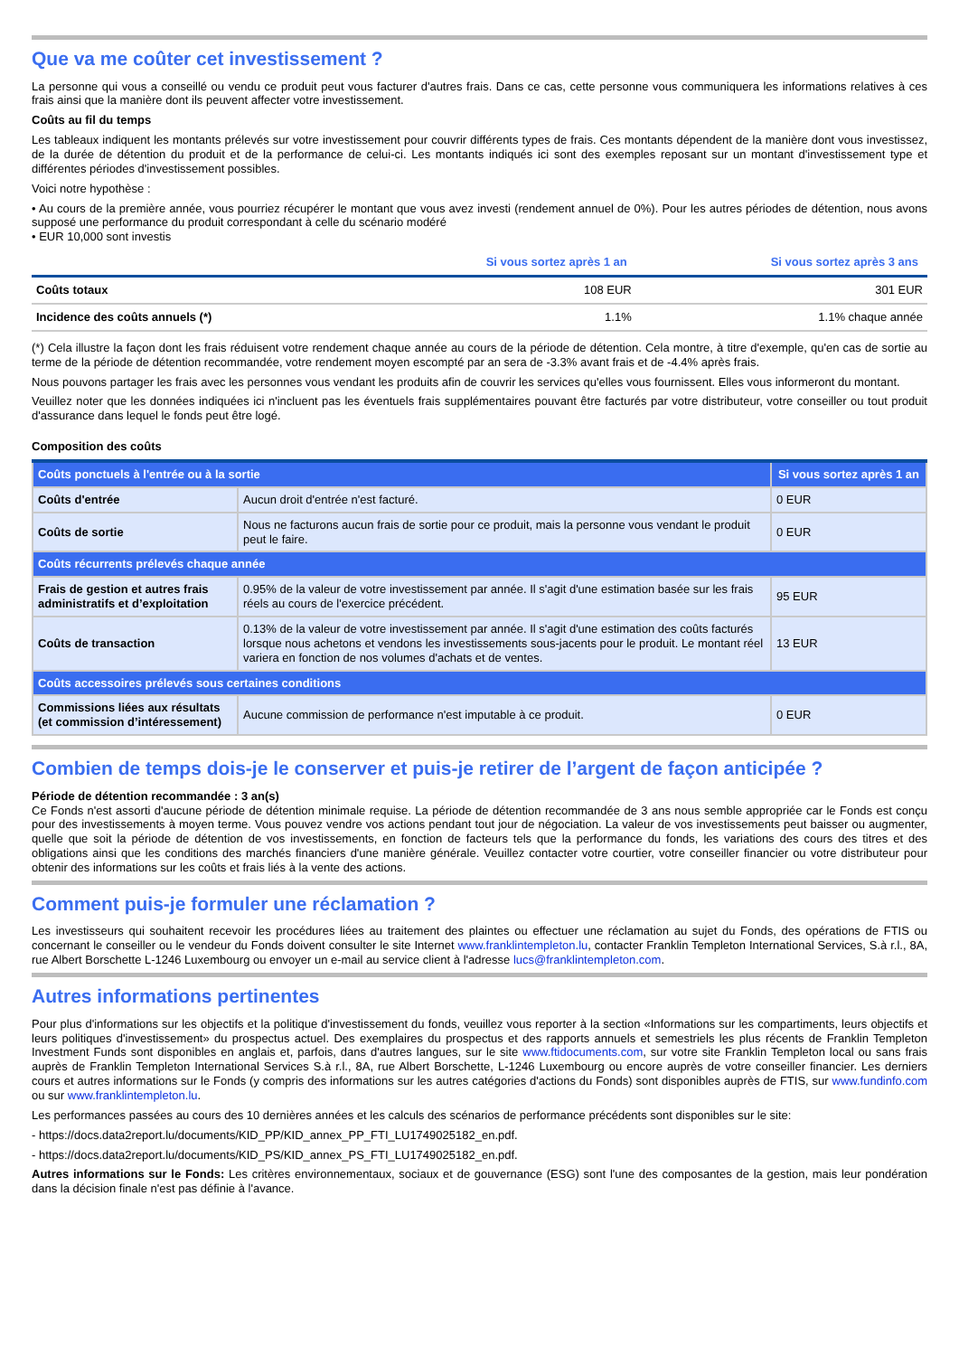Que va me coûter cet investissement ?
La personne qui vous a conseillé ou vendu ce produit peut vous facturer d'autres frais. Dans ce cas, cette personne vous communiquera les informations relatives à ces frais ainsi que la manière dont ils peuvent affecter votre investissement.
Coûts au fil du temps
Les tableaux indiquent les montants prélevés sur votre investissement pour couvrir différents types de frais. Ces montants dépendent de la manière dont vous investissez, de la durée de détention du produit et de la performance de celui-ci. Les montants indiqués ici sont des exemples reposant sur un montant d'investissement type et différentes périodes d'investissement possibles.
Voici notre hypothèse :
• Au cours de la première année, vous pourriez récupérer le montant que vous avez investi (rendement annuel de 0%). Pour les autres périodes de détention, nous avons supposé une performance du produit correspondant à celle du scénario modéré
• EUR 10,000 sont investis
| | Si vous sortez après 1 an | Si vous sortez après 3 ans |
| --- | --- | --- |
| Coûts totaux | 108 EUR | 301 EUR |
| Incidence des coûts annuels (*) | 1.1% | 1.1% chaque année |
(*) Cela illustre la façon dont les frais réduisent votre rendement chaque année au cours de la période de détention. Cela montre, à titre d'exemple, qu'en cas de sortie au terme de la période de détention recommandée, votre rendement moyen escompté par an sera de -3.3% avant frais et de -4.4% après frais.
Nous pouvons partager les frais avec les personnes vous vendant les produits afin de couvrir les services qu'elles vous fournissent. Elles vous informeront du montant.
Veuillez noter que les données indiquées ici n'incluent pas les éventuels frais supplémentaires pouvant être facturés par votre distributeur, votre conseiller ou tout produit d'assurance dans lequel le fonds peut être logé.
Composition des coûts
| Coûts ponctuels à l'entrée ou à la sortie | | Si vous sortez après 1 an |
| Coûts d'entrée | Aucun droit d'entrée n'est facturé. | 0 EUR |
| Coûts de sortie | Nous ne facturons aucun frais de sortie pour ce produit, mais la personne vous vendant le produit peut le faire. | 0 EUR |
| Coûts récurrents prélevés chaque année | | |
| Frais de gestion et autres frais administratifs et d’exploitation | 0.95% de la valeur de votre investissement par année. Il s'agit d'une estimation basée sur les frais réels au cours de l'exercice précédent. | 95 EUR |
| Coûts de transaction | 0.13% de la valeur de votre investissement par année. Il s'agit d'une estimation des coûts facturés lorsque nous achetons et vendons les investissements sous-jacents pour le produit. Le montant réel variera en fonction de nos volumes d'achats et de ventes. | 13 EUR |
| Coûts accessoires prélevés sous certaines conditions | | |
| Commissions liées aux résultats (et commission d’intéressement) | Aucune commission de performance n'est imputable à ce produit. | 0 EUR |
Combien de temps dois-je le conserver et puis-je retirer de l’argent de façon anticipée ?
Période de détention recommandée : 3 an(s)
Ce Fonds n'est assorti d'aucune période de détention minimale requise. La période de détention recommandée de 3 ans nous semble appropriée car le Fonds est conçu pour des investissements à moyen terme. Vous pouvez vendre vos actions pendant tout jour de négociation. La valeur de vos investissements peut baisser ou augmenter, quelle que soit la période de détention de vos investissements, en fonction de facteurs tels que la performance du fonds, les variations des cours des titres et des obligations ainsi que les conditions des marchés financiers d'une manière générale. Veuillez contacter votre courtier, votre conseiller financier ou votre distributeur pour obtenir des informations sur les coûts et frais liés à la vente des actions.
Comment puis-je formuler une réclamation ?
Les investisseurs qui souhaitent recevoir les procédures liées au traitement des plaintes ou effectuer une réclamation au sujet du Fonds, des opérations de FTIS ou concernant le conseiller ou le vendeur du Fonds doivent consulter le site Internet www.franklintempleton.lu, contacter Franklin Templeton International Services, S.à r.l., 8A, rue Albert Borschette L-1246 Luxembourg ou envoyer un e-mail au service client à l'adresse lucs@franklintempleton.com.
Autres informations pertinentes
Pour plus d'informations sur les objectifs et la politique d'investissement du fonds, veuillez vous reporter à la section «Informations sur les compartiments, leurs objectifs et leurs politiques d'investissement» du prospectus actuel. Des exemplaires du prospectus et des rapports annuels et semestriels les plus récents de Franklin Templeton Investment Funds sont disponibles en anglais et, parfois, dans d'autres langues, sur le site www.ftidocuments.com, sur votre site Franklin Templeton local ou sans frais auprès de Franklin Templeton International Services S.à r.l., 8A, rue Albert Borschette, L-1246 Luxembourg ou encore auprès de votre conseiller financier. Les derniers cours et autres informations sur le Fonds (y compris des informations sur les autres catégories d'actions du Fonds) sont disponibles auprès de FTIS, sur www.fundinfo.com ou sur www.franklintempleton.lu.
Les performances passées au cours des 10 dernières années et les calculs des scénarios de performance précédents sont disponibles sur le site:
- https://docs.data2report.lu/documents/KID_PP/KID_annex_PP_FTI_LU1749025182_en.pdf.
- https://docs.data2report.lu/documents/KID_PS/KID_annex_PS_FTI_LU1749025182_en.pdf.
Autres informations sur le Fonds: Les critères environnementaux, sociaux et de gouvernance (ESG) sont l'une des composantes de la gestion, mais leur pondération dans la décision finale n'est pas définie à l'avance.